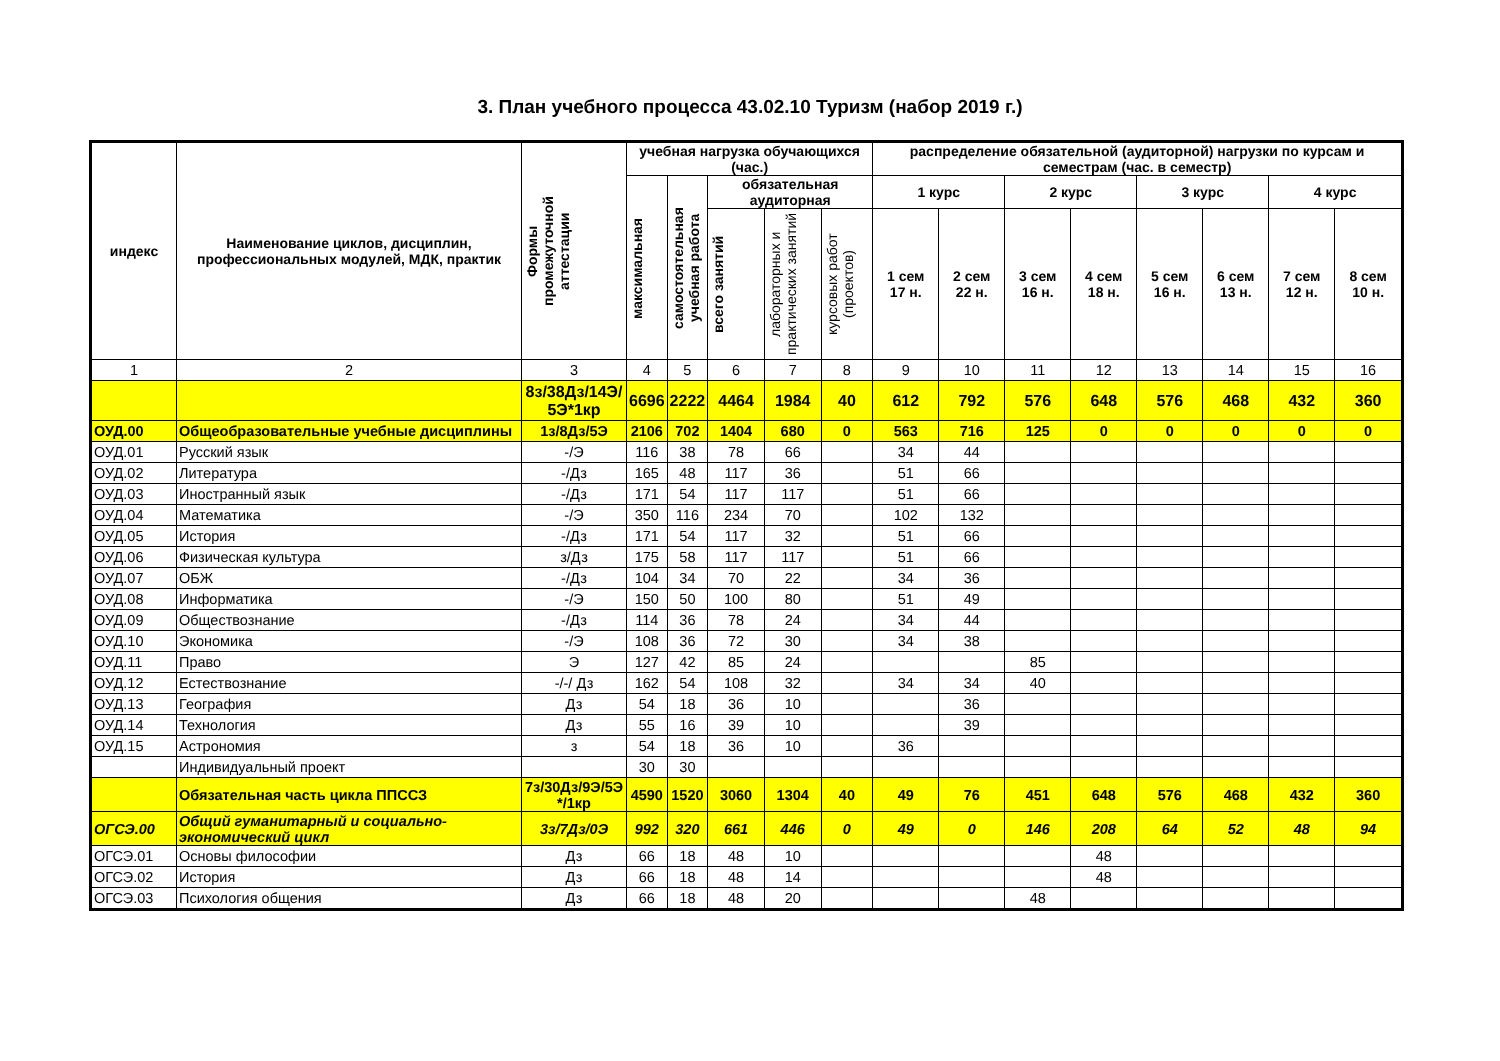3. План учебного процесса 43.02.10 Туризм (набор 2019 г.)
| индекс | Наименование циклов, дисциплин, профессиональных модулей, МДК, практик | Формы промежуточной аттестации | учебная нагрузка обучающихся (час.) | | | | | распределение обязательной (аудиторной) нагрузки по курсам и семестрам (час. в семестр) | | | | | | | |
| --- | --- | --- | --- | --- | --- | --- | --- | --- | --- | --- | --- | --- | --- | --- | --- |
| | | | максимальная | самостоятельная учебная работа | обязательная аудиторная | | | 1 курс | | 2 курс | | 3 курс | | 4 курс | |
| | | | | | всего занятий | лабораторных и практических занятий | курсовых работ (проектов) | 1 сем 17 н. | 2 сем 22 н. | 3 сем 16 н. | 4 сем 18 н. | 5 сем 16 н. | 6 сем 13 н. | 7 сем 12 н. | 8 сем 10 н. |
| 1 | 2 | 3 | 4 | 5 | 6 | 7 | 8 | 9 | 10 | 11 | 12 | 13 | 14 | 15 | 16 |
| | | 8з/38Дз/14Э/ 5Э*1кр | 6696 | 2222 | 4464 | 1984 | 40 | 612 | 792 | 576 | 648 | 576 | 468 | 432 | 360 |
| ОУД.00 | Общеобразовательные учебные дисциплины | 1з/8Дз/5Э | 2106 | 702 | 1404 | 680 | 0 | 563 | 716 | 125 | 0 | 0 | 0 | 0 | 0 |
| ОУД.01 | Русский язык | -/Э | 116 | 38 | 78 | 66 | | 34 | 44 | | | | | | |
| ОУД.02 | Литература | -/Дз | 165 | 48 | 117 | 36 | | 51 | 66 | | | | | | |
| ОУД.03 | Иностранный язык | -/Дз | 171 | 54 | 117 | 117 | | 51 | 66 | | | | | | |
| ОУД.04 | Математика | -/Э | 350 | 116 | 234 | 70 | | 102 | 132 | | | | | | |
| ОУД.05 | История | -/Дз | 171 | 54 | 117 | 32 | | 51 | 66 | | | | | | |
| ОУД.06 | Физическая культура | з/Дз | 175 | 58 | 117 | 117 | | 51 | 66 | | | | | | |
| ОУД.07 | ОБЖ | -/Дз | 104 | 34 | 70 | 22 | | 34 | 36 | | | | | | |
| ОУД.08 | Информатика | -/Э | 150 | 50 | 100 | 80 | | 51 | 49 | | | | | | |
| ОУД.09 | Обществознание | -/Дз | 114 | 36 | 78 | 24 | | 34 | 44 | | | | | | |
| ОУД.10 | Экономика | -/Э | 108 | 36 | 72 | 30 | | 34 | 38 | | | | | | |
| ОУД.11 | Право | Э | 127 | 42 | 85 | 24 | | | | 85 | | | | | |
| ОУД.12 | Естествознание | -/-/ Дз | 162 | 54 | 108 | 32 | | 34 | 34 | 40 | | | | | |
| ОУД.13 | География | Дз | 54 | 18 | 36 | 10 | | | 36 | | | | | | |
| ОУД.14 | Технология | Дз | 55 | 16 | 39 | 10 | | | 39 | | | | | | |
| ОУД.15 | Астрономия | з | 54 | 18 | 36 | 10 | | 36 | | | | | | | |
| | Индивидуальный проект | | 30 | 30 | | | | | | | | | | | |
| | Обязательная часть цикла ППССЗ | 7з/30Дз/9Э/5Э */1кр | 4590 | 1520 | 3060 | 1304 | 40 | 49 | 76 | 451 | 648 | 576 | 468 | 432 | 360 |
| ОГСЭ.00 | Общий гуманитарный и социально-экономический цикл | 3з/7Дз/0Э | 992 | 320 | 661 | 446 | 0 | 49 | 0 | 146 | 208 | 64 | 52 | 48 | 94 |
| ОГСЭ.01 | Основы философии | Дз | 66 | 18 | 48 | 10 | | | | | 48 | | | | |
| ОГСЭ.02 | История | Дз | 66 | 18 | 48 | 14 | | | | | 48 | | | | |
| ОГСЭ.03 | Психология общения | Дз | 66 | 18 | 48 | 20 | | | | 48 | | | | | |